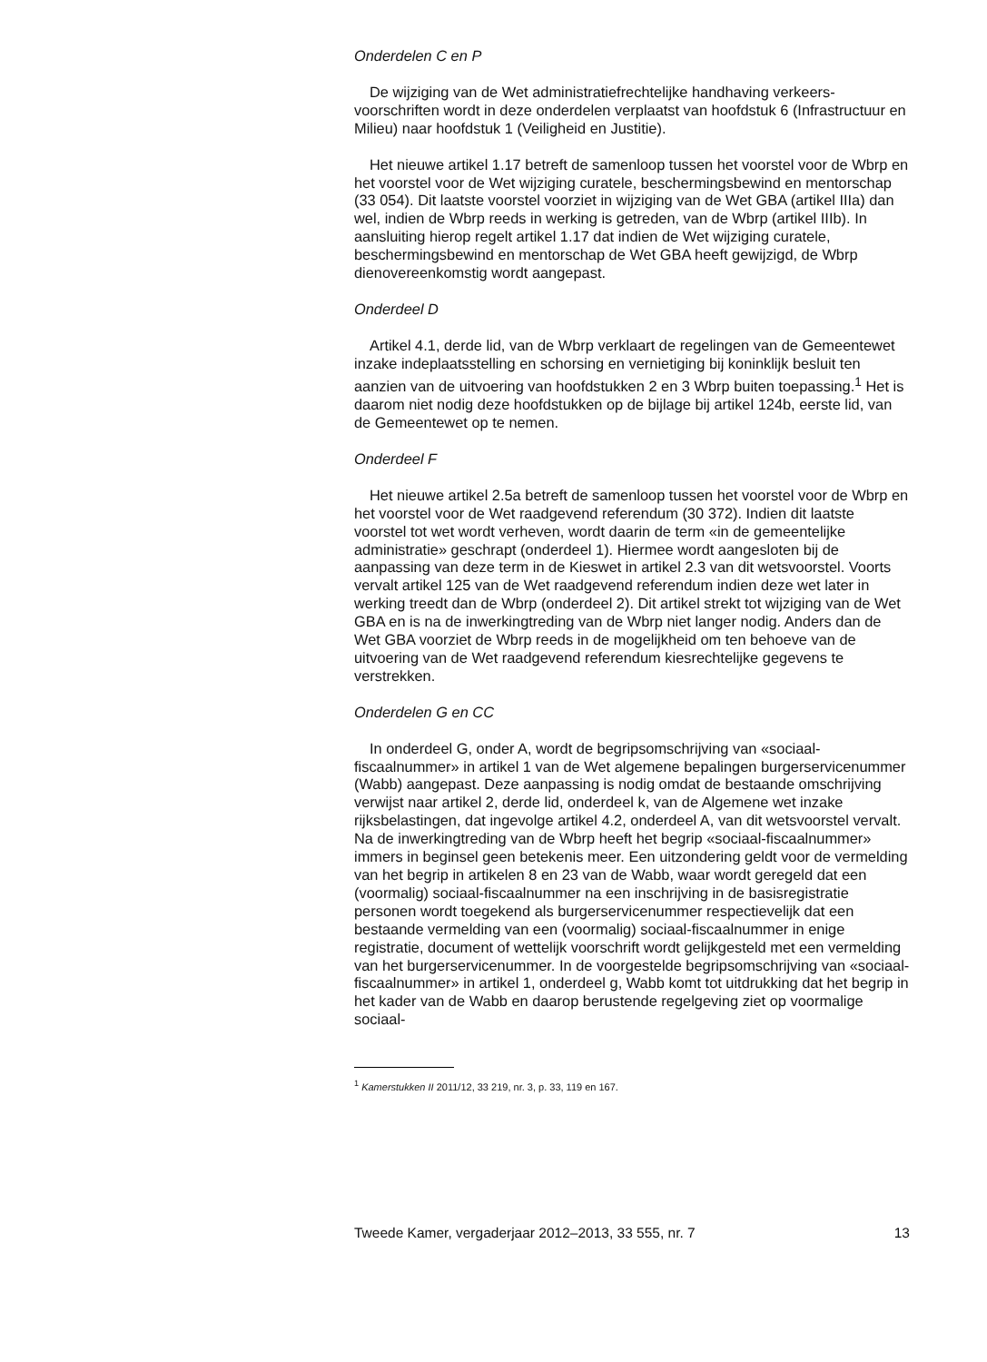Onderdelen C en P
De wijziging van de Wet administratiefrechtelijke handhaving verkeers­voorschriften wordt in deze onderdelen verplaatst van hoofdstuk 6 (Infrastructuur en Milieu) naar hoofdstuk 1 (Veiligheid en Justitie).
Het nieuwe artikel 1.17 betreft de samenloop tussen het voorstel voor de Wbrp en het voorstel voor de Wet wijziging curatele, beschermings­bewind en mentorschap (33 054). Dit laatste voorstel voorziet in wijziging van de Wet GBA (artikel IIIa) dan wel, indien de Wbrp reeds in werking is getreden, van de Wbrp (artikel IIIb). In aansluiting hierop regelt artikel 1.17 dat indien de Wet wijziging curatele, beschermingsbewind en mentor­schap de Wet GBA heeft gewijzigd, de Wbrp dienovereenkomstig wordt aangepast.
Onderdeel D
Artikel 4.1, derde lid, van de Wbrp verklaart de regelingen van de Gemeentewet inzake indeplaatsstelling en schorsing en vernietiging bij koninklijk besluit ten aanzien van de uitvoering van hoofdstukken 2 en 3 Wbrp buiten toepassing.<sup>1</sup> Het is daarom niet nodig deze hoofdstukken op de bijlage bij artikel 124b, eerste lid, van de Gemeentewet op te nemen.
Onderdeel F
Het nieuwe artikel 2.5a betreft de samenloop tussen het voorstel voor de Wbrp en het voorstel voor de Wet raadgevend referendum (30 372). Indien dit laatste voorstel tot wet wordt verheven, wordt daarin de term «in de gemeentelijke administratie» geschrapt (onderdeel 1). Hiermee wordt aangesloten bij de aanpassing van deze term in de Kieswet in artikel 2.3 van dit wetsvoorstel. Voorts vervalt artikel 125 van de Wet raadgevend referendum indien deze wet later in werking treedt dan de Wbrp (onderdeel 2). Dit artikel strekt tot wijziging van de Wet GBA en is na de inwerkingtreding van de Wbrp niet langer nodig. Anders dan de Wet GBA voorziet de Wbrp reeds in de mogelijkheid om ten behoeve van de uitvoering van de Wet raadgevend referendum kiesrechtelijke gegevens te verstrekken.
Onderdelen G en CC
In onderdeel G, onder A, wordt de begripsomschrijving van «sociaal-fiscaalnummer» in artikel 1 van de Wet algemene bepalingen burgerser­vicenummer (Wabb) aangepast. Deze aanpassing is nodig omdat de bestaande omschrijving verwijst naar artikel 2, derde lid, onderdeel k, van de Algemene wet inzake rijksbelastingen, dat ingevolge artikel 4.2, onderdeel A, van dit wetsvoorstel vervalt. Na de inwerkingtreding van de Wbrp heeft het begrip «sociaal-fiscaalnummer» immers in beginsel geen betekenis meer. Een uitzondering geldt voor de vermelding van het begrip in artikelen 8 en 23 van de Wabb, waar wordt geregeld dat een (voormalig) sociaal-fiscaalnummer na een inschrijving in de basisregis­tratie personen wordt toegekend als burgerservicenummer respectievelijk dat een bestaande vermelding van een (voormalig) sociaal-fiscaalnummer in enige registratie, document of wettelijk voorschrift wordt gelijkgesteld met een vermelding van het burgerservicenummer. In de voorgestelde begripsomschrijving van «sociaal-fiscaalnummer» in artikel 1, onderdeel g, Wabb komt tot uitdrukking dat het begrip in het kader van de Wabb en daarop berustende regelgeving ziet op voormalige sociaal-
<sup>1</sup> Kamerstukken II 2011/12, 33 219, nr. 3, p. 33, 119 en 167.
Tweede Kamer, vergaderjaar 2012–2013, 33 555, nr. 7 13